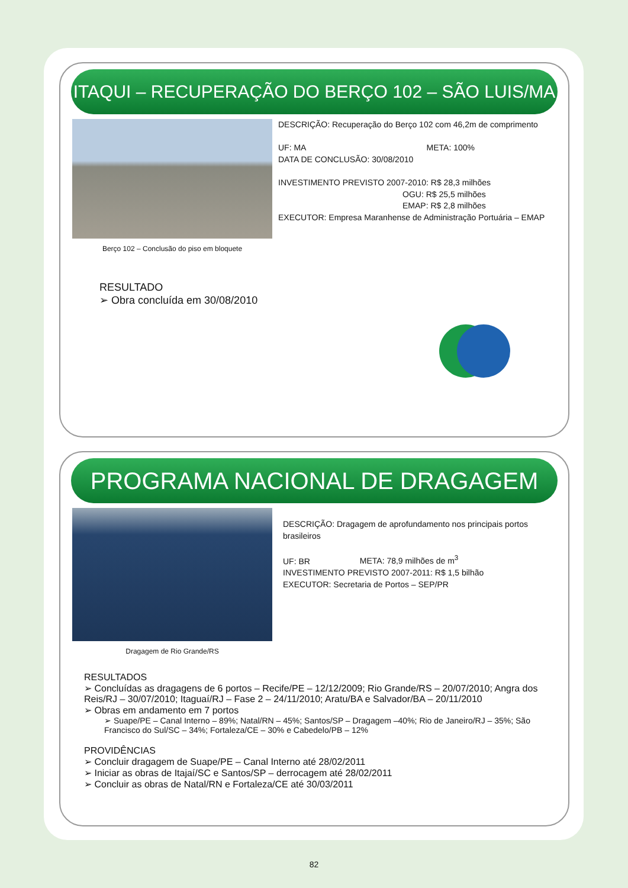ITAQUI – RECUPERAÇÃO DO BERÇO 102 – SÃO LUIS/MA
Berço 102 – Conclusão do piso em bloquete
DESCRIÇÃO: Recuperação do Berço 102 com 46,2m de comprimento
UF: MA META: 100%
DATA DE CONCLUSÃO: 30/08/2010
INVESTIMENTO PREVISTO 2007-2010: R$ 28,3 milhões
OGU: R$ 25,5 milhões
EMAP: R$ 2,8 milhões
EXECUTOR: Empresa Maranhense de Administração Portuária – EMAP
RESULTADO
➢ Obra concluída em 30/08/2010
PROGRAMA NACIONAL DE DRAGAGEM
Dragagem de Rio Grande/RS
DESCRIÇÃO: Dragagem de aprofundamento nos principais portos brasileiros
UF: BR META: 78,9 milhões de m<sup>3</sup>
INVESTIMENTO PREVISTO 2007-2011: R$ 1,5 bilhão
EXECUTOR: Secretaria de Portos – SEP/PR
RESULTADOS
➢ Concluídas as dragagens de 6 portos – Recife/PE – 12/12/2009; Rio Grande/RS – 20/07/2010; Angra dos Reis/RJ – 30/07/2010; Itaguaí/RJ – Fase 2 – 24/11/2010; Aratu/BA e Salvador/BA – 20/11/2010
➢ Obras em andamento em 7 portos
➢ Suape/PE – Canal Interno – 89%; Natal/RN – 45%; Santos/SP – Dragagem –40%; Rio de Janeiro/RJ – 35%; São Francisco do Sul/SC – 34%; Fortaleza/CE – 30% e Cabedelo/PB – 12%
PROVIDÊNCIAS
➢ Concluir dragagem de Suape/PE – Canal Interno até 28/02/2011
➢ Iniciar as obras de Itajaí/SC e Santos/SP – derrocagem até 28/02/2011
➢ Concluir as obras de Natal/RN e Fortaleza/CE até 30/03/2011
82